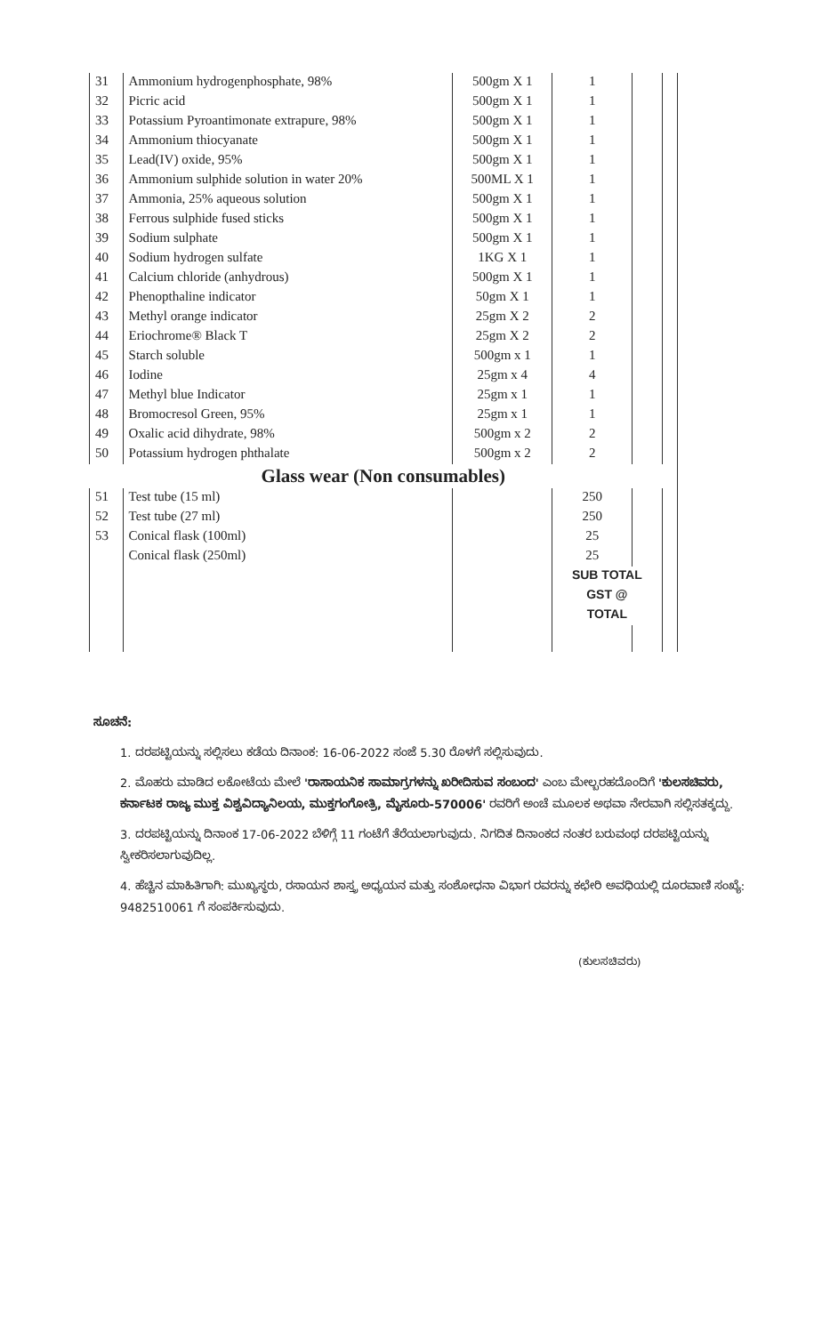| 31 | Ammonium hydrogenphosphate, 98% | 500gm X 1 | 1 | | |
| 32 | Picric acid | 500gm X 1 | 1 | | |
| 33 | Potassium Pyroantimonate extrapure, 98% | 500gm X 1 | 1 | | |
| 34 | Ammonium thiocyanate | 500gm X 1 | 1 | | |
| 35 | Lead(IV) oxide, 95% | 500gm X 1 | 1 | | |
| 36 | Ammonium sulphide solution in water 20% | 500ML X 1 | 1 | | |
| 37 | Ammonia, 25% aqueous solution | 500gm X 1 | 1 | | |
| 38 | Ferrous sulphide fused sticks | 500gm X 1 | 1 | | |
| 39 | Sodium sulphate | 500gm X 1 | 1 | | |
| 40 | Sodium hydrogen sulfate | 1KG X 1 | 1 | | |
| 41 | Calcium chloride (anhydrous) | 500gm X 1 | 1 | | |
| 42 | Phenopthaline indicator | 50gm X 1 | 1 | | |
| 43 | Methyl orange indicator | 25gm X 2 | 2 | | |
| 44 | Eriochrome® Black T | 25gm X 2 | 2 | | |
| 45 | Starch soluble | 500gm x 1 | 1 | | |
| 46 | Iodine | 25gm x 4 | 4 | | |
| 47 | Methyl blue Indicator | 25gm x 1 | 1 | | |
| 48 | Bromocresol Green, 95% | 25gm x 1 | 1 | | |
| 49 | Oxalic acid dihydrate, 98% | 500gm x 2 | 2 | | |
| 50 | Potassium hydrogen phthalate | 500gm x 2 | 2 | | |
| Glass wear (Non consumables) | | | | | |
| 51 | Test tube (15 ml) | | 250 | | |
| 52 | Test tube (27 ml) | | 250 | | |
| 53 | Conical flask (100ml) | | 25 | | |
| | Conical flask (250ml) | | 25 | | |
| | | | SUB TOTAL | | |
| | | | GST @ | | |
| | | | TOTAL | | |
ಸೂಚನೆ:
1. ದರಪಟ್ಟಿಯನ್ನು ಸಲ್ಲಿಸಲು ಕಡೆಯ ದಿನಾಂಕ: 16-06-2022 ಸಂಜೆ 5.30 ರೊಳಗೆ ಸಲ್ಲಿಸುವುದು.
2. ಮೊಹರು ಮಾಡಿದ ಲಕೋಟೆಯ ಮೇಲೆ 'ರಾಸಾಯನಿಕ ಸಾಮಾಗ್ರಗಳನ್ನು ಖರೀದಿಸುವ ಸಂಬಂದ' ಎಂಬ ಮೇಲ್ಬರಹದೊಂದಿಗೆ 'ಕುಲಸಚಿವರು, ಕರ್ನಾಟಕ ರಾಜ್ಯ ಮುಕ್ತ ವಿಶ್ವವಿದ್ಯಾನಿಲಯ, ಮುಕ್ತಗಂಗೋತ್ರಿ, ಮೈಸೂರು-570006' ರವರಿಗೆ ಅಂಚೆ ಮೂಲಕ ಅಥವಾ ನೇರವಾಗಿ ಸಲ್ಲಿಸತಕ್ಕದ್ದು.
3. ದರಪಟ್ಟಿಯನ್ನು ದಿನಾಂಕ 17-06-2022 ಬೆಳಿಗ್ಗೆ 11 ಗಂಟೆಗೆ ತೆರೆಯಲಾಗುವುದು. ನಿಗದಿತ ದಿನಾಂಕದ ನಂತರ ಬರುವಂಥ ದರಪಟ್ಟಿಯನ್ನು ಸ್ವೀಕರಿಸಲಾಗುವುದಿಲ್ಲ.
4. ಹೆಚ್ಚಿನ ಮಾಹಿತಿಗಾಗಿ: ಮುಖ್ಯಸ್ಥರು, ರಸಾಯನ ಶಾಸ್ತ್ರ ಅಧ್ಯಯನ ಮತ್ತು ಸಂಶೋಧನಾ ವಿಭಾಗ ರವರನ್ನು ಕಛೇರಿ ಅವಧಿಯಲ್ಲಿ ದೂರವಾಣಿ ಸಂಖ್ಯೆ: 9482510061 ಗೆ ಸಂಪರ್ಕಿಸುವುದು.
(ಕುಲಸಚಿವರು)